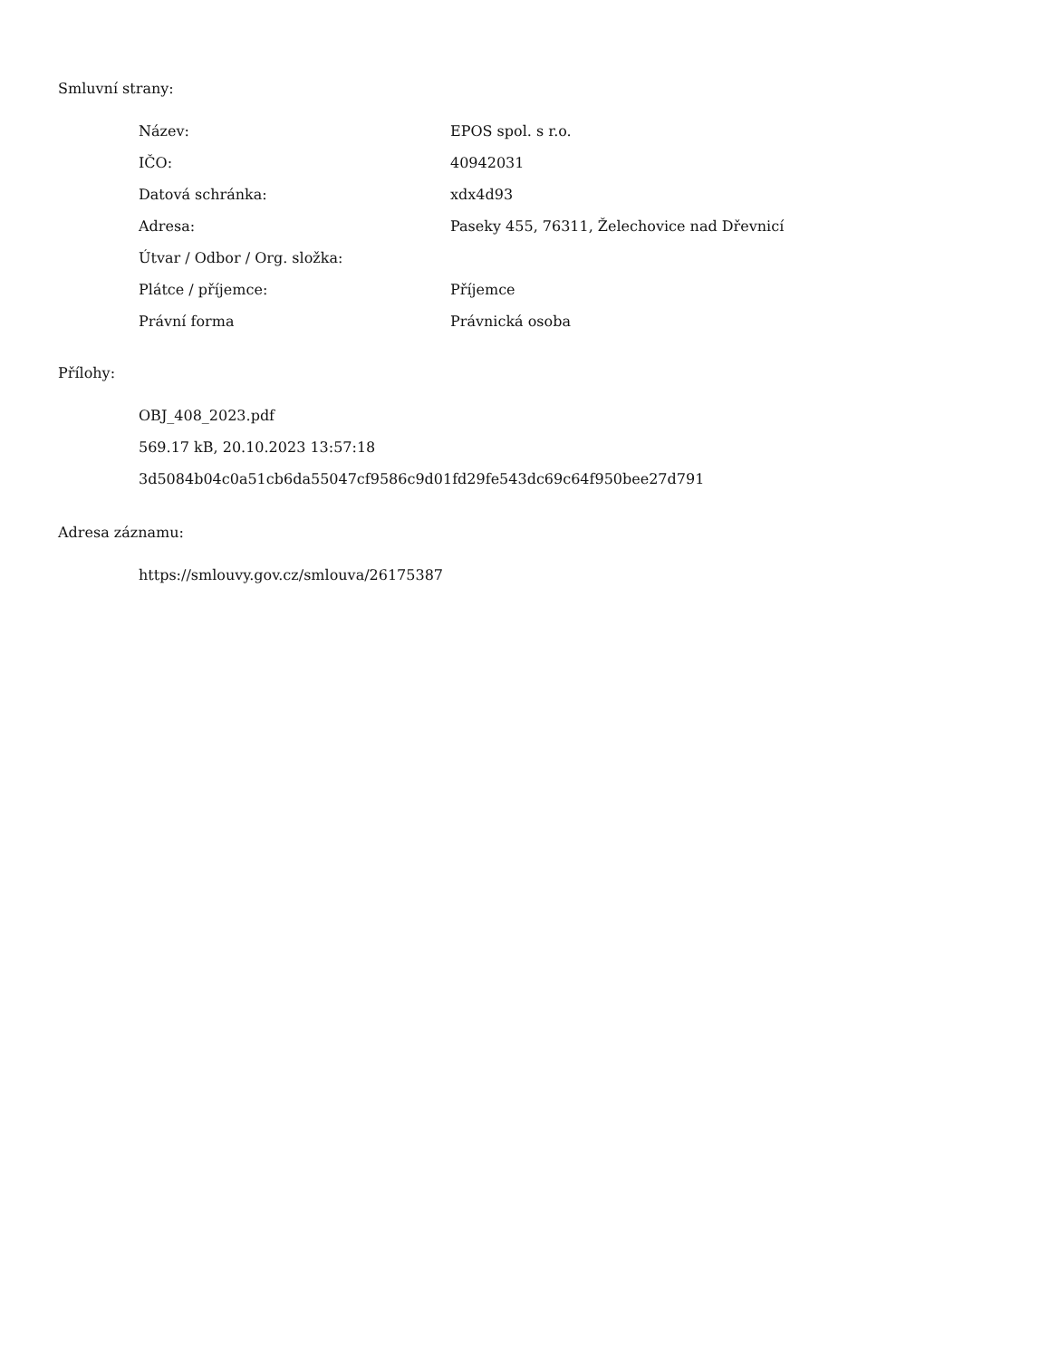Smluvní strany:
| Název: | EPOS spol. s r.o. |
| IČO: | 40942031 |
| Datová schránka: | xdx4d93 |
| Adresa: | Paseky 455, 76311, Želechovice nad Dřevnicí |
| Útvar / Odbor / Org. složka: | |
| Plátce / příjemce: | Příjemce |
| Právní forma | Právnická osoba |
Přílohy:
OBJ_408_2023.pdf
569.17 kB, 20.10.2023 13:57:18
3d5084b04c0a51cb6da55047cf9586c9d01fd29fe543dc69c64f950bee27d791
Adresa záznamu:
https://smlouvy.gov.cz/smlouva/26175387